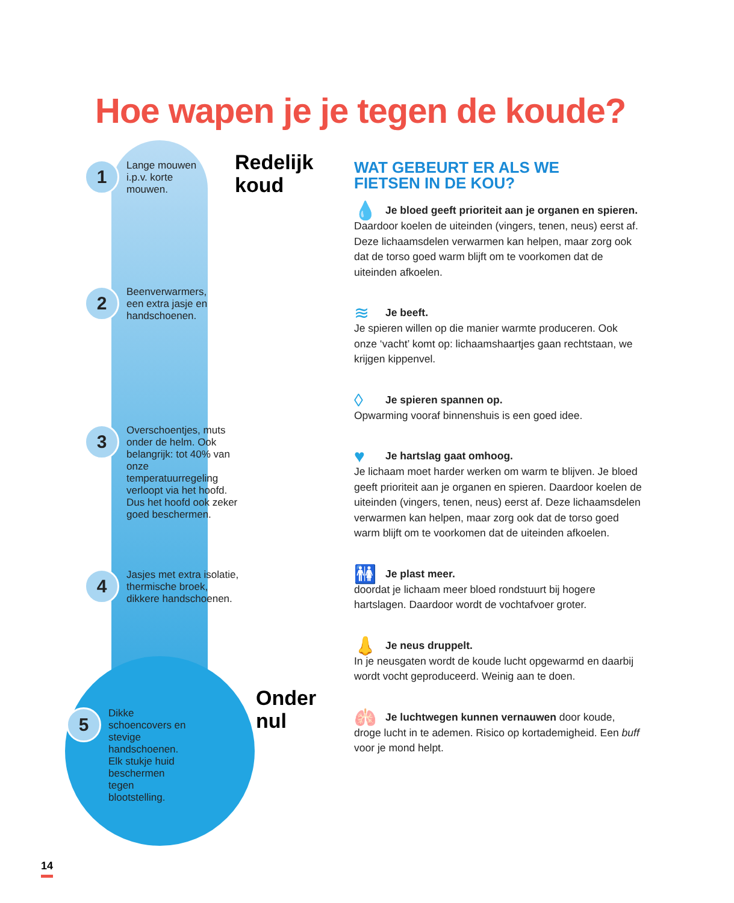Hoe wapen je je tegen de koude?
Redelijk
koud
Onder
nul
1
Lange mouwen
i.p.v. korte
mouwen.
2
Beenverwarmers,
een extra jasje en
handschoenen.
3
Overschoentjes, muts onder de helm. Ook belangrijk: tot 40% van onze temperatuurregeling verloopt via het hoofd. Dus het hoofd ook zeker goed beschermen.
4
Jasjes met extra isolatie, thermische broek, dikkere handschoenen.
5
Dikke schoencovers en stevige handschoenen. Elk stukje huid beschermen tegen blootstelling.
WAT GEBEURT ER ALS WE
FIETSEN IN DE KOU?
💧 Je bloed geeft prioriteit aan je organen en spieren. Daardoor koelen de uiteinden (vingers, tenen, neus) eerst af. Deze lichaamsdelen verwarmen kan helpen, maar zorg ook dat de torso goed warm blijft om te voorkomen dat de uiteinden afkoelen.
≋ Je beeft.
Je spieren willen op die manier warmte produceren. Ook onze ‘vacht’ komt op: lichaamshaartjes gaan rechtstaan, we krijgen kippenvel.
◊ Je spieren spannen op.
Opwarming vooraf binnenshuis is een goed idee.
♥ Je hartslag gaat omhoog.
Je lichaam moet harder werken om warm te blijven. Je bloed geeft prioriteit aan je organen en spieren. Daardoor koelen de uiteinden (vingers, tenen, neus) eerst af. Deze lichaamsdelen verwarmen kan helpen, maar zorg ook dat de torso goed warm blijft om te voorkomen dat de uiteinden afkoelen.
🚻 Je plast meer.
doordat je lichaam meer bloed rondstuurt bij hogere hartslagen. Daardoor wordt de vochtafvoer groter.
👃 Je neus druppelt.
In je neusgaten wordt de koude lucht opgewarmd en daarbij wordt vocht geproduceerd. Weinig aan te doen.
🫁 Je luchtwegen kunnen vernauwen door koude, droge lucht in te ademen. Risico op kortademigheid. Een buff voor je mond helpt.
14